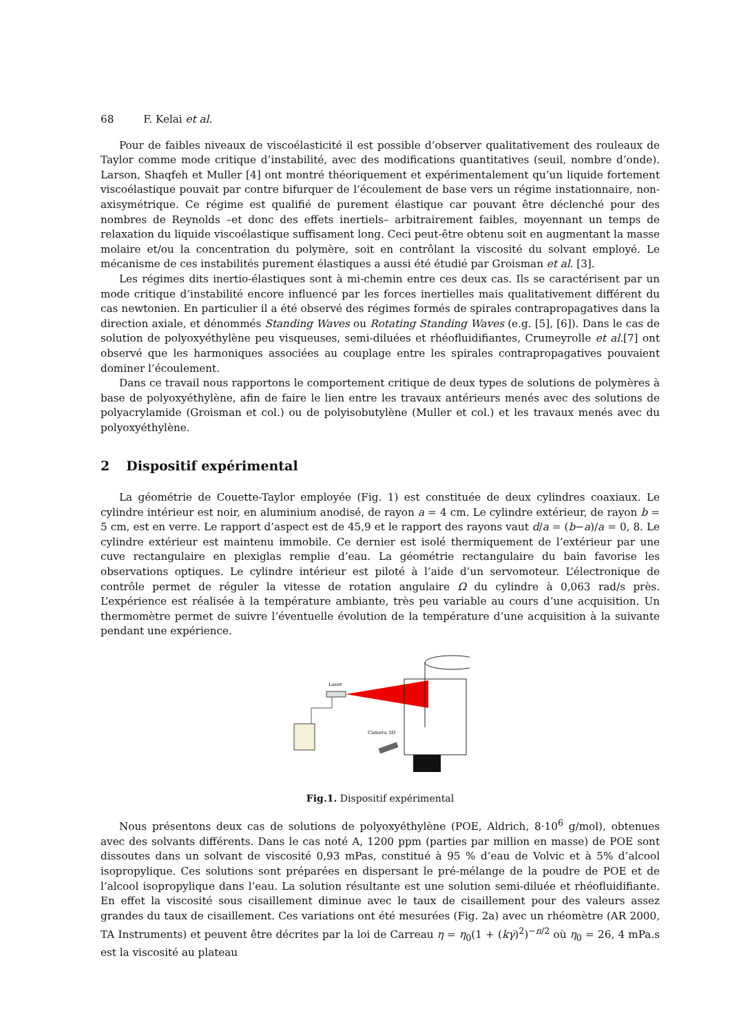68 F. Kelai et al.
Pour de faibles niveaux de viscoélasticité il est possible d’observer qualitativement des rouleaux de Taylor comme mode critique d’instabilité, avec des modifications quantitatives (seuil, nombre d’onde). Larson, Shaqfeh et Muller [4] ont montré théoriquement et expérimentalement qu’un liquide fortement viscoélastique pouvait par contre bifurquer de l’écoulement de base vers un régime instationnaire, non-axisymétrique. Ce régime est qualifié de purement élastique car pouvant être déclenché pour des nombres de Reynolds –et donc des effets inertiels– arbitrairement faibles, moyennant un temps de relaxation du liquide viscoélastique suffisament long. Ceci peut-être obtenu soit en augmentant la masse molaire et/ou la concentration du polymère, soit en contrôlant la viscosité du solvant employé. Le mécanisme de ces instabilités purement élastiques a aussi été étudié par Groisman et al. [3].
Les régimes dits inertio-élastiques sont à mi-chemin entre ces deux cas. Ils se caractérisent par un mode critique d’instabilité encore influencé par les forces inertielles mais qualitativement différent du cas newtonien. En particulier il a été observé des régimes formés de spirales contrapropagatives dans la direction axiale, et dénommés Standing Waves ou Rotating Standing Waves (e.g. [5], [6]). Dans le cas de solution de polyoxyéthylène peu visqueuses, semi-diluées et rhéofluidifiantes, Crumeyrolle et al.[7] ont observé que les harmoniques associées au couplage entre les spirales contrapropagatives pouvaient dominer l’écoulement.
Dans ce travail nous rapportons le comportement critique de deux types de solutions de polymères à base de polyoxyéthylène, afin de faire le lien entre les travaux antérieurs menés avec des solutions de polyacrylamide (Groisman et col.) ou de polyisobutylène (Muller et col.) et les travaux menés avec du polyoxyéthylène.
2 Dispositif expérimental
La géométrie de Couette-Taylor employée (Fig. 1) est constituée de deux cylindres coaxiaux. Le cylindre intérieur est noir, en aluminium anodisé, de rayon a = 4 cm. Le cylindre extérieur, de rayon b = 5 cm, est en verre. Le rapport d’aspect est de 45,9 et le rapport des rayons vaut d/a = (b−a)/a = 0, 8. Le cylindre extérieur est maintenu immobile. Ce dernier est isolé thermiquement de l’extérieur par une cuve rectangulaire en plexiglas remplie d’eau. La géométrie rectangulaire du bain favorise les observations optiques. Le cylindre intérieur est piloté à l’aide d’un servomoteur. L’électronique de contrôle permet de réguler la vitesse de rotation angulaire Ω du cylindre à 0,063 rad/s près. L’expérience est réalisée à la température ambiante, très peu variable au cours d’une acquisition. Un thermomètre permet de suivre l’éventuelle évolution de la température d’une acquisition à la suivante pendant une expérience.
Laser
Camera 3D
Fig.1. Dispositif expérimental
Nous présentons deux cas de solutions de polyoxyéthylène (POE, Aldrich, 8·10<sup>6</sup> g/mol), obtenues avec des solvants différents. Dans le cas noté A, 1200 ppm (parties par million en masse) de POE sont dissoutes dans un solvant de viscosité 0,93 mPas, constitué à 95 % d’eau de Volvic et à 5% d’alcool isopropylique. Ces solutions sont préparées en dispersant le pré-mélange de la poudre de POE et de l’alcool isopropylique dans l’eau. La solution résultante est une solution semi-diluée et rhéofluidifiante. En effet la viscosité sous cisaillement diminue avec le taux de cisaillement pour des valeurs assez grandes du taux de cisaillement. Ces variations ont été mesurées (Fig. 2a) avec un rhéomètre (AR 2000, TA Instruments) et peuvent être décrites par la loi de Carreau η = η<sub>0</sub>(1 + (kγ̇)<sup>2</sup>)<sup>−n/2</sup> où η<sub>0</sub> = 26, 4 mPa.s est la viscosité au plateau